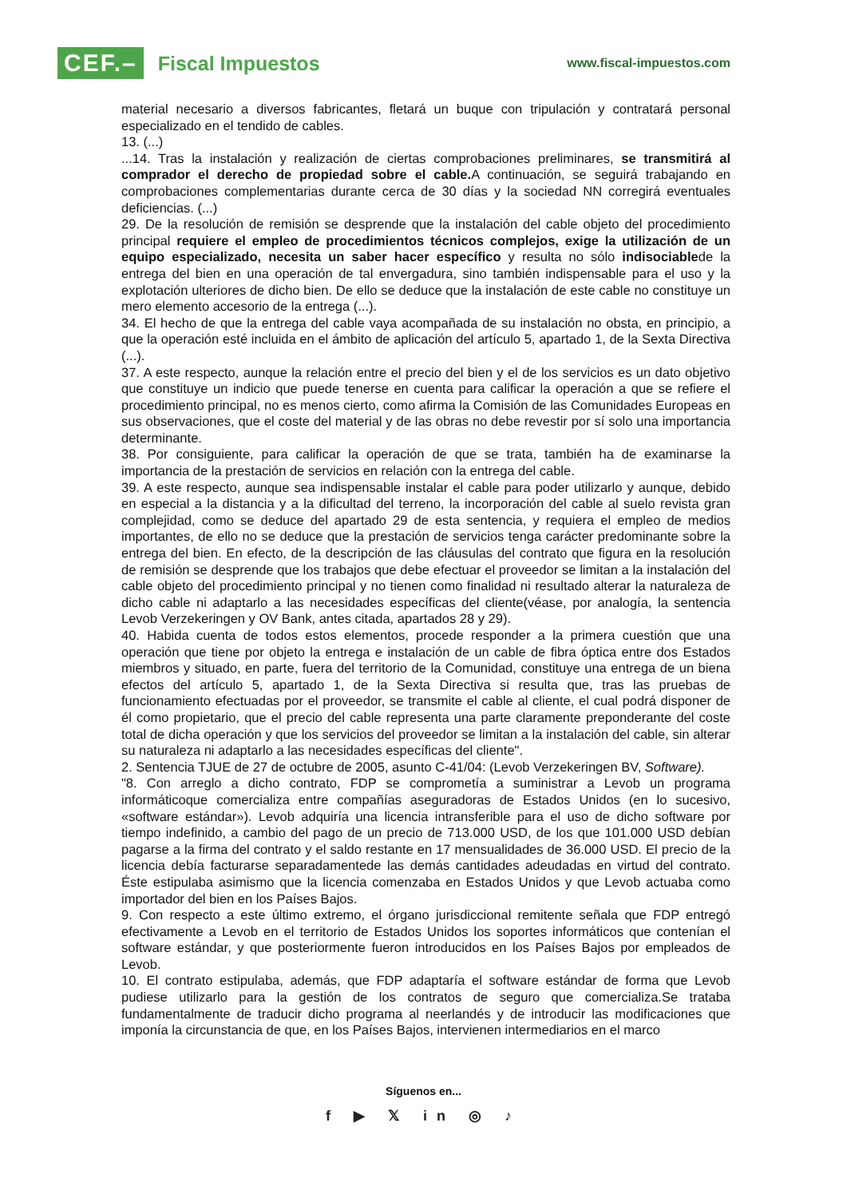CEF.– Fiscal Impuestos
www.fiscal-impuestos.com
material necesario a diversos fabricantes, fletará un buque con tripulación y contratará personal especializado en el tendido de cables.
13. (...)
...14. Tras la instalación y realización de ciertas comprobaciones preliminares, se transmitirá al comprador el derecho de propiedad sobre el cable. A continuación, se seguirá trabajando en comprobaciones complementarias durante cerca de 30 días y la sociedad NN corregirá eventuales deficiencias. (...)
29. De la resolución de remisión se desprende que la instalación del cable objeto del procedimiento principal requiere el empleo de procedimientos técnicos complejos, exige la utilización de un equipo especializado, necesita un saber hacer específico y resulta no sólo indisociablede la entrega del bien en una operación de tal envergadura, sino también indispensable para el uso y la explotación ulteriores de dicho bien. De ello se deduce que la instalación de este cable no constituye un mero elemento accesorio de la entrega (...).
34. El hecho de que la entrega del cable vaya acompañada de su instalación no obsta, en principio, a que la operación esté incluida en el ámbito de aplicación del artículo 5, apartado 1, de la Sexta Directiva (...).
37. A este respecto, aunque la relación entre el precio del bien y el de los servicios es un dato objetivo que constituye un indicio que puede tenerse en cuenta para calificar la operación a que se refiere el procedimiento principal, no es menos cierto, como afirma la Comisión de las Comunidades Europeas en sus observaciones, que el coste del material y de las obras no debe revestir por sí solo una importancia determinante.
38. Por consiguiente, para calificar la operación de que se trata, también ha de examinarse la importancia de la prestación de servicios en relación con la entrega del cable.
39. A este respecto, aunque sea indispensable instalar el cable para poder utilizarlo y aunque, debido en especial a la distancia y a la dificultad del terreno, la incorporación del cable al suelo revista gran complejidad, como se deduce del apartado 29 de esta sentencia, y requiera el empleo de medios importantes, de ello no se deduce que la prestación de servicios tenga carácter predominante sobre la entrega del bien. En efecto, de la descripción de las cláusulas del contrato que figura en la resolución de remisión se desprende que los trabajos que debe efectuar el proveedor se limitan a la instalación del cable objeto del procedimiento principal y no tienen como finalidad ni resultado alterar la naturaleza de dicho cable ni adaptarlo a las necesidades específicas del cliente(véase, por analogía, la sentencia Levob Verzekeringen y OV Bank, antes citada, apartados 28 y 29).
40. Habida cuenta de todos estos elementos, procede responder a la primera cuestión que una operación que tiene por objeto la entrega e instalación de un cable de fibra óptica entre dos Estados miembros y situado, en parte, fuera del territorio de la Comunidad, constituye una entrega de un biena efectos del artículo 5, apartado 1, de la Sexta Directiva si resulta que, tras las pruebas de funcionamiento efectuadas por el proveedor, se transmite el cable al cliente, el cual podrá disponer de él como propietario, que el precio del cable representa una parte claramente preponderante del coste total de dicha operación y que los servicios del proveedor se limitan a la instalación del cable, sin alterar su naturaleza ni adaptarlo a las necesidades específicas del cliente".
2. Sentencia TJUE de 27 de octubre de 2005, asunto C-41/04: (Levob Verzekeringen BV, Software).
"8. Con arreglo a dicho contrato, FDP se comprometía a suministrar a Levob un programa informáticoque comercializa entre compañías aseguradoras de Estados Unidos (en lo sucesivo, «software estándar»). Levob adquiría una licencia intransferible para el uso de dicho software por tiempo indefinido, a cambio del pago de un precio de 713.000 USD, de los que 101.000 USD debían pagarse a la firma del contrato y el saldo restante en 17 mensualidades de 36.000 USD. El precio de la licencia debía facturarse separadamentede las demás cantidades adeudadas en virtud del contrato. Éste estipulaba asimismo que la licencia comenzaba en Estados Unidos y que Levob actuaba como importador del bien en los Países Bajos.
9. Con respecto a este último extremo, el órgano jurisdiccional remitente señala que FDP entregó efectivamente a Levob en el territorio de Estados Unidos los soportes informáticos que contenían el software estándar, y que posteriormente fueron introducidos en los Países Bajos por empleados de Levob.
10. El contrato estipulaba, además, que FDP adaptaría el software estándar de forma que Levob pudiese utilizarlo para la gestión de los contratos de seguro que comercializa.Se trataba fundamentalmente de traducir dicho programa al neerlandés y de introducir las modificaciones que imponía la circunstancia de que, en los Países Bajos, intervienen intermediarios en el marco
Síguenos en...
f ▶ 𝕏 in ◎ ♪